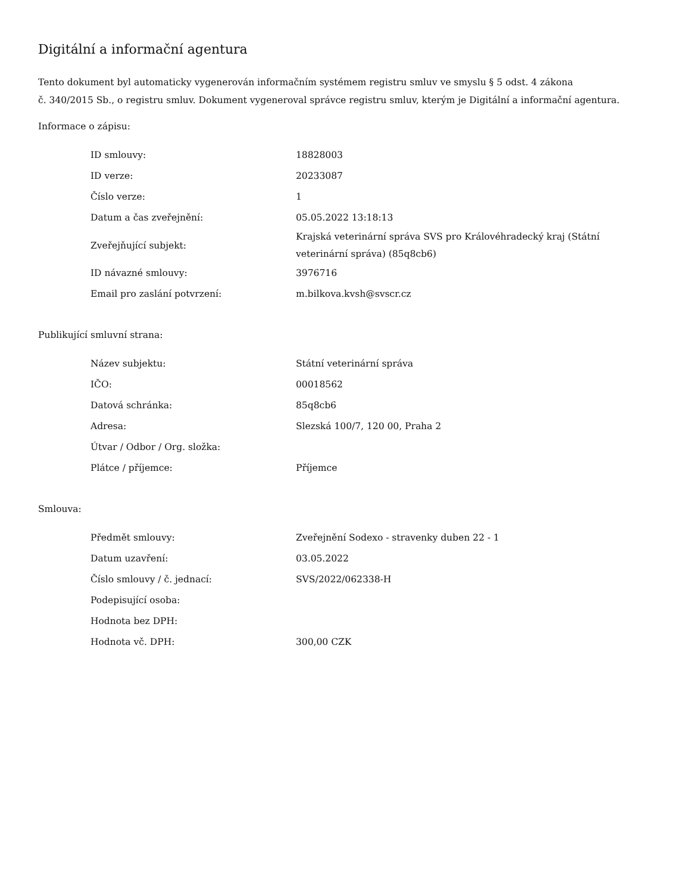Digitální a informační agentura
Tento dokument byl automaticky vygenerován informačním systémem registru smluv ve smyslu § 5 odst. 4 zákona
č. 340/2015 Sb., o registru smluv. Dokument vygeneroval správce registru smluv, kterým je Digitální a informační agentura.
Informace o zápisu:
| ID smlouvy: | 18828003 |
| ID verze: | 20233087 |
| Číslo verze: | 1 |
| Datum a čas zveřejnění: | 05.05.2022 13:18:13 |
| Zveřejňující subjekt: | Krajská veterinární správa SVS pro Královéhradecký kraj (Státní veterinární správa) (85q8cb6) |
| ID návazné smlouvy: | 3976716 |
| Email pro zaslání potvrzení: | m.bilkova.kvsh@svscr.cz |
Publikující smluvní strana:
| Název subjektu: | Státní veterinární správa |
| IČO: | 00018562 |
| Datová schránka: | 85q8cb6 |
| Adresa: | Slezská 100/7, 120 00, Praha 2 |
| Útvar / Odbor / Org. složka: | |
| Plátce / příjemce: | Příjemce |
Smlouva:
| Předmět smlouvy: | Zveřejnění Sodexo - stravenky duben 22 - 1 |
| Datum uzavření: | 03.05.2022 |
| Číslo smlouvy / č. jednací: | SVS/2022/062338-H |
| Podepisující osoba: | |
| Hodnota bez DPH: | |
| Hodnota vč. DPH: | 300,00 CZK |